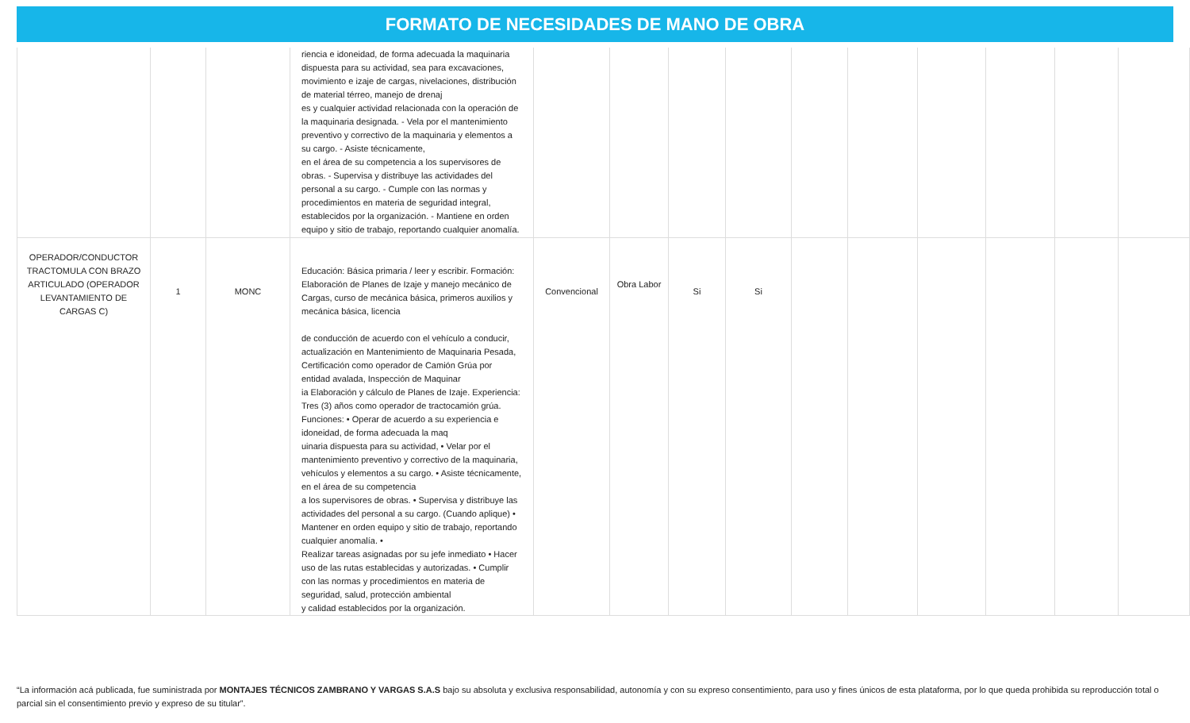FORMATO DE NECESIDADES DE MANO DE OBRA
| | | | riencia e idoneidad, de forma adecuada la maquinaria dispuesta para su actividad, sea para excavaciones, movimiento e izaje de cargas, nivelaciones, distribución de material térreo, manejo de drenaj es y cualquier actividad relacionada con la operación de la maquinaria designada. - Vela por el mantenimiento preventivo y correctivo de la maquinaria y elementos a su cargo. - Asiste técnicamente, en el área de su competencia a los supervisores de obras. - Supervisa y distribuye las actividades del personal a su cargo. - Cumple con las normas y procedimientos en materia de seguridad integral, establecidos por la organización. - Mantiene en orden equipo y sitio de trabajo, reportando cualquier anomalía. | | | | | | | | | | |
| OPERADOR/CONDUCTOR TRACTOMULA CON BRAZO ARTICULADO (OPERADOR LEVANTAMIENTO DE CARGAS C) | 1 | MONC | Educación: Básica primaria / leer y escribir. Formación: Elaboración de Planes de Izaje y manejo mecánico de Cargas, curso de mecánica básica, primeros auxilios y mecánica básica, licencia de conducción de acuerdo con el vehículo a conducir, actualización en Mantenimiento de Maquinaria Pesada, Certificación como operador de Camión Grúa por entidad avalada, Inspección de Maquinar ia Elaboración y cálculo de Planes de Izaje. Experiencia: Tres (3) años como operador de tractocamión grúa. Funciones: • Operar de acuerdo a su experiencia e idoneidad, de forma adecuada la maq uinaria dispuesta para su actividad, • Velar por el mantenimiento preventivo y correctivo de la maquinaria, vehículos y elementos a su cargo. • Asiste técnicamente, en el área de su competencia a los supervisores de obras. • Supervisa y distribuye las actividades del personal a su cargo. (Cuando aplique) • Mantener en orden equipo y sitio de trabajo, reportando cualquier anomalía. • Realizar tareas asignadas por su jefe inmediato • Hacer uso de las rutas establecidas y autorizadas. • Cumplir con las normas y procedimientos en materia de seguridad, salud, protección ambiental y calidad establecidos por la organización. | Convencional | Obra Labor | Si | Si | | | | | | |
“La información acá publicada, fue suministrada por MONTAJES TÉCNICOS ZAMBRANO Y VARGAS S.A.S bajo su absoluta y exclusiva responsabilidad, autonomía y con su expreso consentimiento, para uso y fines únicos de esta plataforma, por lo que queda prohibida su reproducción total o parcial sin el consentimiento previo y expreso de su titular”.